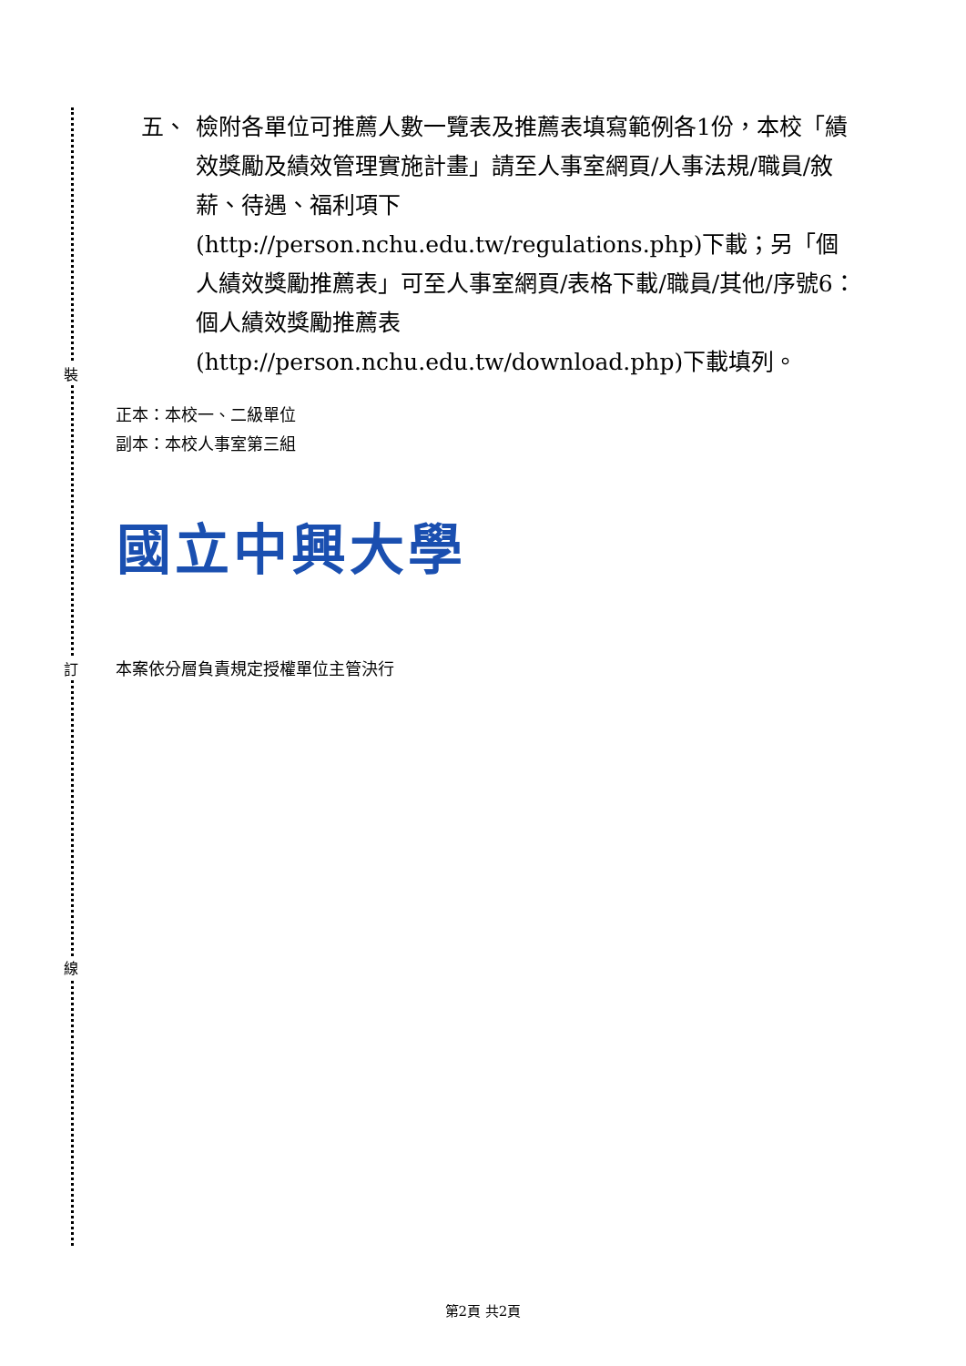五、 檢附各單位可推薦人數一覽表及推薦表填寫範例各1份，本校「績效獎勵及績效管理實施計畫」請至人事室網頁/人事法規/職員/敘薪、待遇、福利項下(http://person.nchu.edu.tw/regulations.php)下載；另「個人績效獎勵推薦表」可至人事室網頁/表格下載/職員/其他/序號6：個人績效獎勵推薦表(http://person.nchu.edu.tw/download.php)下載填列。
裝
正本：本校一、二級單位
副本：本校人事室第三組
國立中興大學
訂 本案依分層負責規定授權單位主管決行
線
第2頁 共2頁